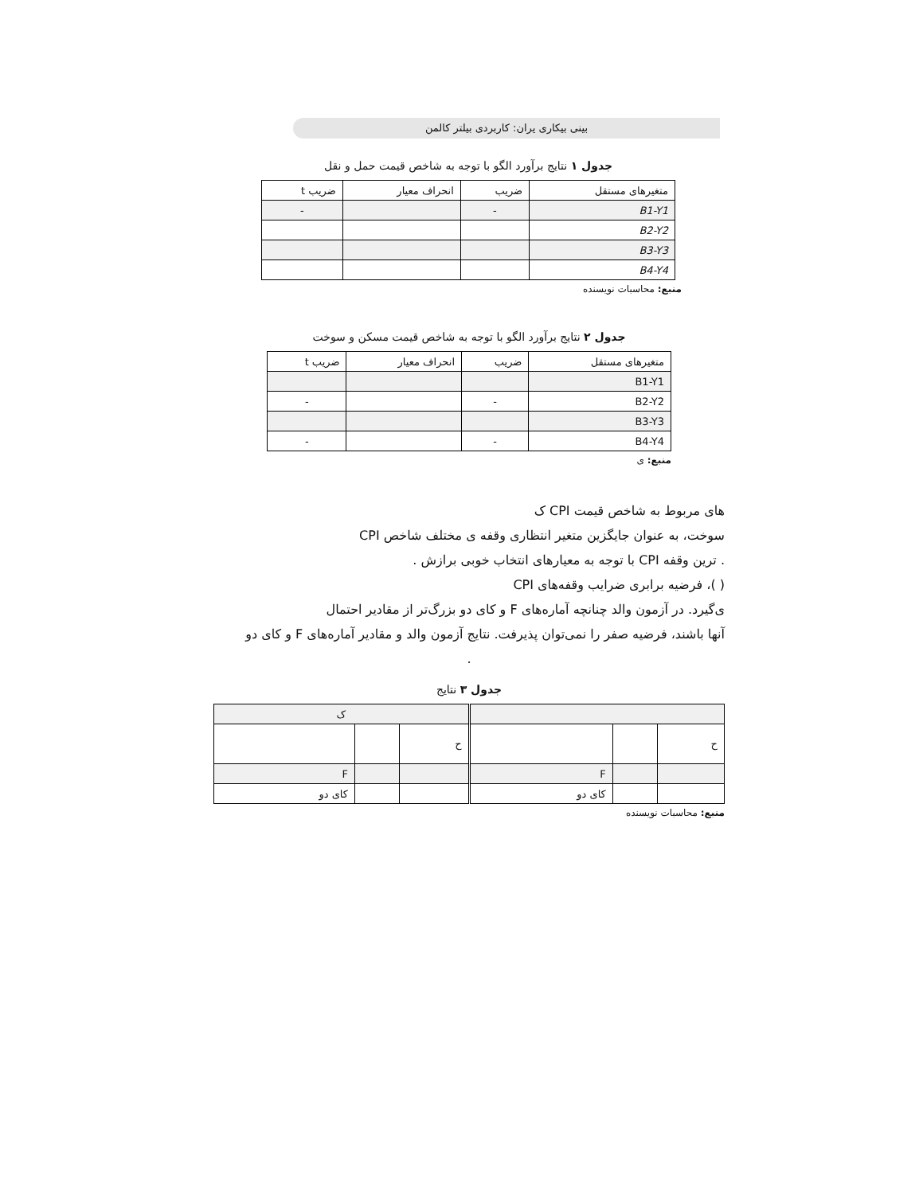بینی بیکاری یران: کاربردی بیلتر کالمن
جدول ۱ نتایج برآورد الگو با توجه به شاخص قیمت حمل و نقل
| متغیرهای مستقل | ضریب | انحراف معیار | ضریب t |
| --- | --- | --- | --- |
| B1-Y1 | - | | - |
| B2-Y2 | | | |
| B3-Y3 | | | |
| B4-Y4 | | | |
منبع: محاسبات نویسنده
جدول ۲ نتایج برآورد الگو با توجه به شاخص قیمت مسکن و سوخت
| متغیرهای مستقل | ضریب | انحراف معیار | ضریب t |
| --- | --- | --- | --- |
| B1-Y1 | | | |
| B2-Y2 | - | | - |
| B3-Y3 | | | |
| B4-Y4 | - | | - |
منبع: ی
های مربوط به شاخص قیمت CPI ک
سوخت، به عنوان جایگزین متغیر انتظاری وقفه ی مختلف شاخص CPI
. ترین وقفه CPI با توجه به معیارهای انتخاب خوبی برازش .
( )، فرضیه برابری ضرایب وقفه‌های CPI
ی‌گیرد. در آزمون والد چنانچه آماره‌های F و کای دو بزرگ‌تر از مقادیر احتمال
آنها باشند، فرضیه صفر را نمی‌توان پذیرفت. نتایج آزمون والد و مقادیر آماره‌های F و کای دو
.
جدول ۳ نتایج
| | | | ک | | |
| ح | | | ح | | |
| | | F | | | F |
| | | کای دو | | | کای دو |
منبع: محاسبات نویسنده